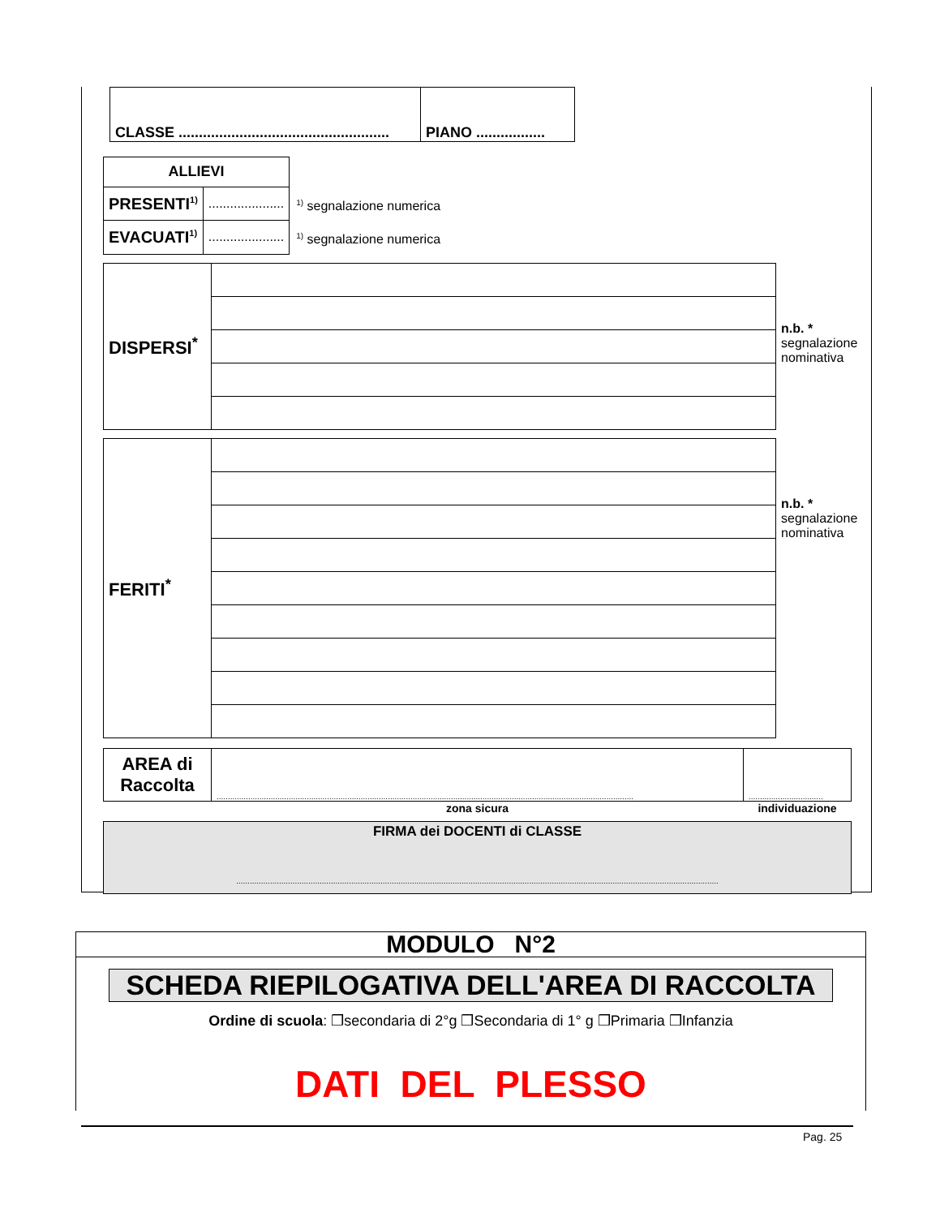| CLASSE .................................................... | PIANO ................. |
| ALLIEVI | |
| PRESENTI<sup>1)</sup> | ..................... |
| EVACUATI<sup>1)</sup> | ..................... |
<sup>1)</sup> segnalazione numerica
<sup>1)</sup> segnalazione numerica
| DISPERSI<sup>*</sup> | |
n.b. *
segnalazione
nominativa
| FERITI<sup>*</sup> | |
n.b. *
segnalazione
nominativa
| AREA di Raccolta | ......................................................................................................................................................................................... | ................................. |
| | zona sicura | individuazione |
FIRMA dei DOCENTI di CLASSE
......................................................................................................................................................................................................................
MODULO N°2
SCHEDA RIEPILOGATIVA DELL'AREA DI RACCOLTA
Ordine di scuola: ❒secondaria di 2°g ❒Secondaria di 1° g ❒Primaria ❒Infanzia
DATI DEL PLESSO
Pag. 25